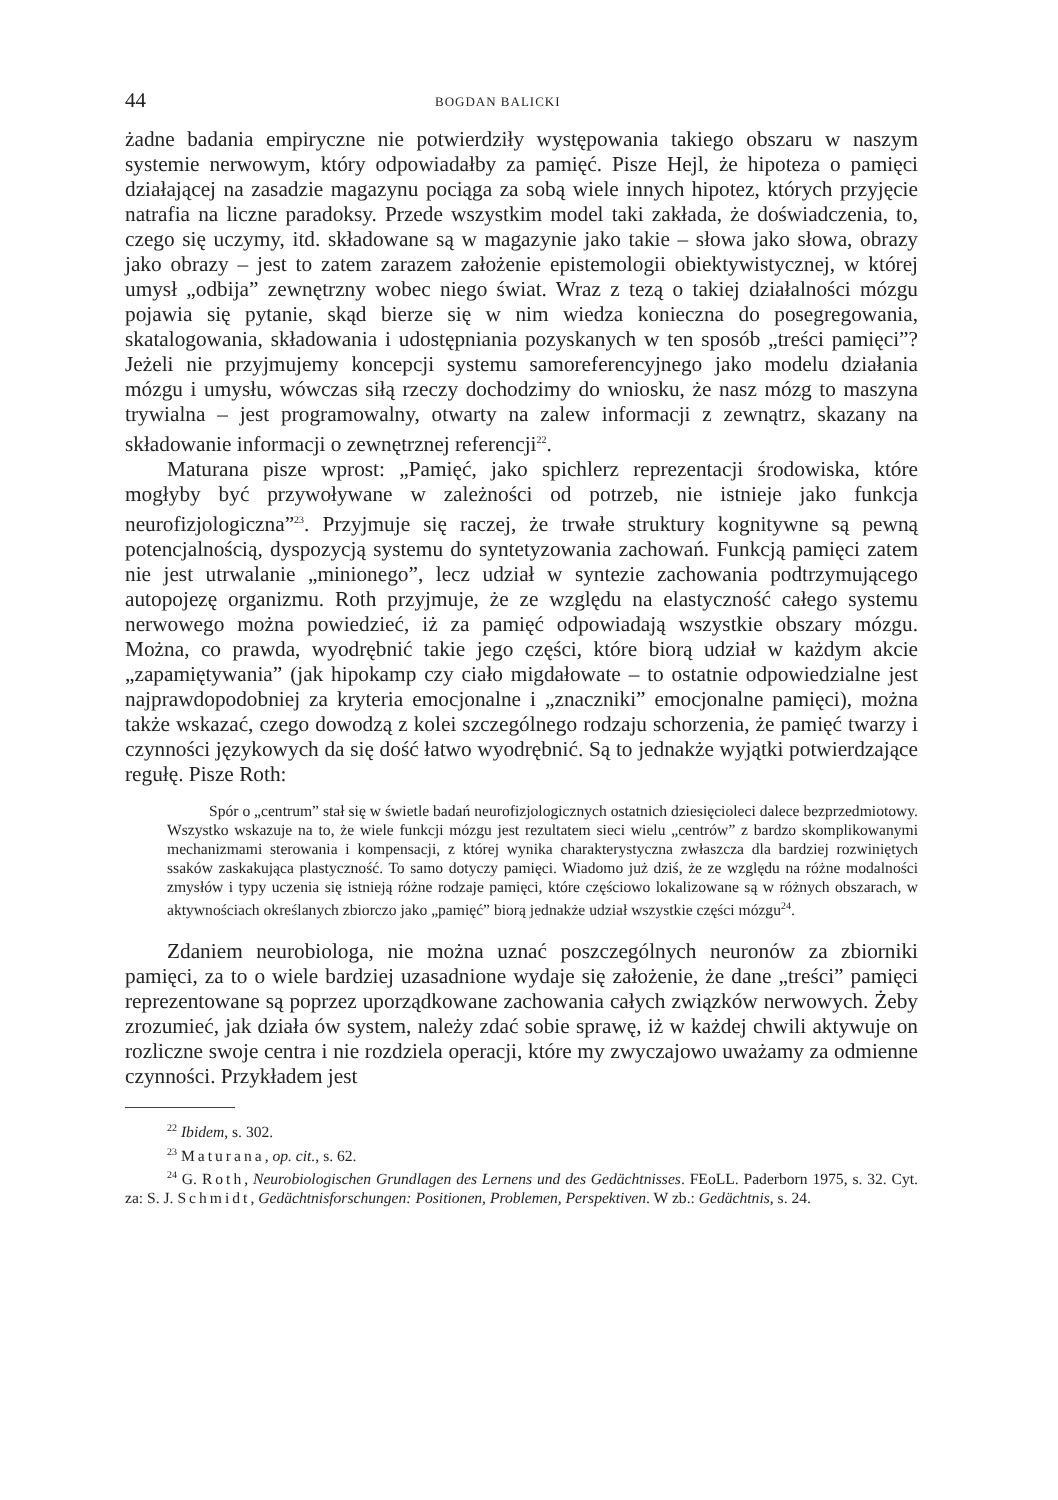44 BOGDAN BALICKI
żadne badania empiryczne nie potwierdziły występowania takiego obszaru w naszym systemie nerwowym, który odpowiadałby za pamięć. Pisze Hejl, że hipoteza o pamięci działającej na zasadzie magazynu pociąga za sobą wiele innych hipotez, których przyjęcie natrafia na liczne paradoksy. Przede wszystkim model taki zakłada, że doświadczenia, to, czego się uczymy, itd. składowane są w magazynie jako takie – słowa jako słowa, obrazy jako obrazy – jest to zatem zarazem założenie epistemologii obiektywistycznej, w której umysł „odbija” zewnętrzny wobec niego świat. Wraz z tezą o takiej działalności mózgu pojawia się pytanie, skąd bierze się w nim wiedza konieczna do posegregowania, skatalogowania, składowania i udostępniania pozyskanych w ten sposób „treści pamięci”? Jeżeli nie przyjmujemy koncepcji systemu samoreferencyjnego jako modelu działania mózgu i umysłu, wówczas siłą rzeczy dochodzimy do wniosku, że nasz mózg to maszyna trywialna – jest programowalny, otwarty na zalew informacji z zewnątrz, skazany na składowanie informacji o zewnętrznej referencji<sup>22</sup>.
Maturana pisze wprost: „Pamięć, jako spichlerz reprezentacji środowiska, które mogłyby być przywoływane w zależności od potrzeb, nie istnieje jako funkcja neurofizjologiczna”<sup>23</sup>. Przyjmuje się raczej, że trwałe struktury kognitywne są pewną potencjalnością, dyspozycją systemu do syntetyzowania zachowań. Funkcją pamięci zatem nie jest utrwalanie „minionego”, lecz udział w syntezie zachowania podtrzymującego autopojezę organizmu. Roth przyjmuje, że ze względu na elastyczność całego systemu nerwowego można powiedzieć, iż za pamięć odpowiadają wszystkie obszary mózgu. Można, co prawda, wyodrębnić takie jego części, które biorą udział w każdym akcie „zapamiętywania” (jak hipokamp czy ciało migdałowate – to ostatnie odpowiedzialne jest najprawdopodobniej za kryteria emocjonalne i „znaczniki” emocjonalne pamięci), można także wskazać, czego dowodzą z kolei szczególnego rodzaju schorzenia, że pamięć twarzy i czynności językowych da się dość łatwo wyodrębnić. Są to jednakże wyjątki potwierdzające regułę. Pisze Roth:
Spór o „centrum” stał się w świetle badań neurofizjologicznych ostatnich dziesięcioleci dalece bezprzedmiotowy. Wszystko wskazuje na to, że wiele funkcji mózgu jest rezultatem sieci wielu „centrów” z bardzo skomplikowanymi mechanizmami sterowania i kompensacji, z której wynika charakterystyczna zwłaszcza dla bardziej rozwiniętych ssaków zaskakująca plastyczność. To samo dotyczy pamięci. Wiadomo już dziś, że ze względu na różne modalności zmysłów i typy uczenia się istnieją różne rodzaje pamięci, które częściowo lokalizowane są w różnych obszarach, w aktywnościach określanych zbiorczo jako „pamięć” biorą jednakże udział wszystkie części mózgu<sup>24</sup>.
Zdaniem neurobiologa, nie można uznać poszczególnych neuronów za zbiorniki pamięci, za to o wiele bardziej uzasadnione wydaje się założenie, że dane „treści” pamięci reprezentowane są poprzez uporządkowane zachowania całych związków nerwowych. Żeby zrozumieć, jak działa ów system, należy zdać sobie sprawę, iż w każdej chwili aktywuje on rozliczne swoje centra i nie rozdziela operacji, które my zwyczajowo uważamy za odmienne czynności. Przykładem jest
<sup>22</sup> Ibidem, s. 302.
<sup>23</sup> Maturana, op. cit., s. 62.
<sup>24</sup> G. Roth, Neurobiologischen Grundlagen des Lernens und des Gedächtnisses. FEoLL. Paderborn 1975, s. 32. Cyt. za: S. J. Schmidt, Gedächtnisforschungen: Positionen, Problemen, Perspektiven. W zb.: Gedächtnis, s. 24.